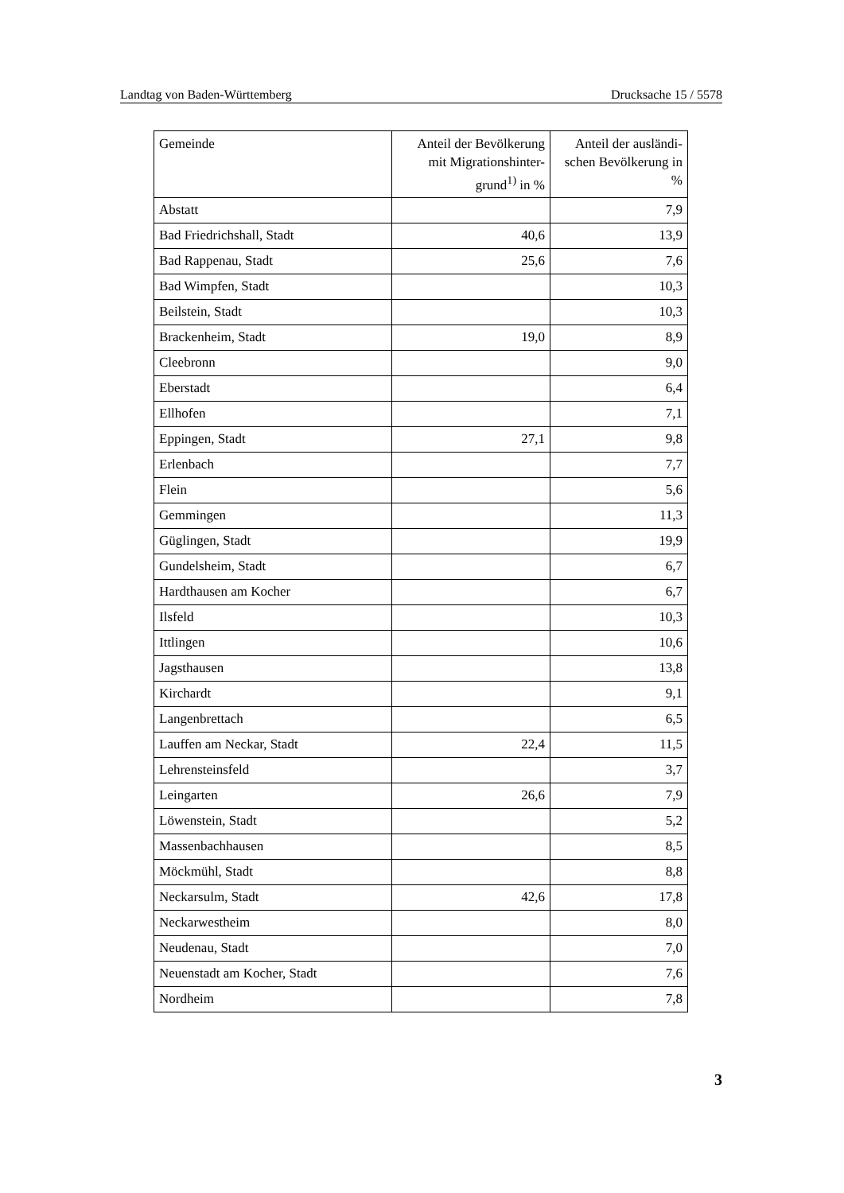Landtag von Baden-Württemberg Drucksache 15 / 5578
| Gemeinde | Anteil der Bevölkerung mit Migrationshinter-grund<sup>1)</sup> in % | Anteil der ausländi-schen Bevölkerung in % |
| --- | --- | --- |
| Abstatt | | 7,9 |
| Bad Friedrichshall, Stadt | 40,6 | 13,9 |
| Bad Rappenau, Stadt | 25,6 | 7,6 |
| Bad Wimpfen, Stadt | | 10,3 |
| Beilstein, Stadt | | 10,3 |
| Brackenheim, Stadt | 19,0 | 8,9 |
| Cleebronn | | 9,0 |
| Eberstadt | | 6,4 |
| Ellhofen | | 7,1 |
| Eppingen, Stadt | 27,1 | 9,8 |
| Erlenbach | | 7,7 |
| Flein | | 5,6 |
| Gemmingen | | 11,3 |
| Güglingen, Stadt | | 19,9 |
| Gundelsheim, Stadt | | 6,7 |
| Hardthausen am Kocher | | 6,7 |
| Ilsfeld | | 10,3 |
| Ittlingen | | 10,6 |
| Jagsthausen | | 13,8 |
| Kirchardt | | 9,1 |
| Langenbrettach | | 6,5 |
| Lauffen am Neckar, Stadt | 22,4 | 11,5 |
| Lehrensteinsfeld | | 3,7 |
| Leingarten | 26,6 | 7,9 |
| Löwenstein, Stadt | | 5,2 |
| Massenbachhausen | | 8,5 |
| Möckmühl, Stadt | | 8,8 |
| Neckarsulm, Stadt | 42,6 | 17,8 |
| Neckarwestheim | | 8,0 |
| Neudenau, Stadt | | 7,0 |
| Neuenstadt am Kocher, Stadt | | 7,6 |
| Nordheim | | 7,8 |
3